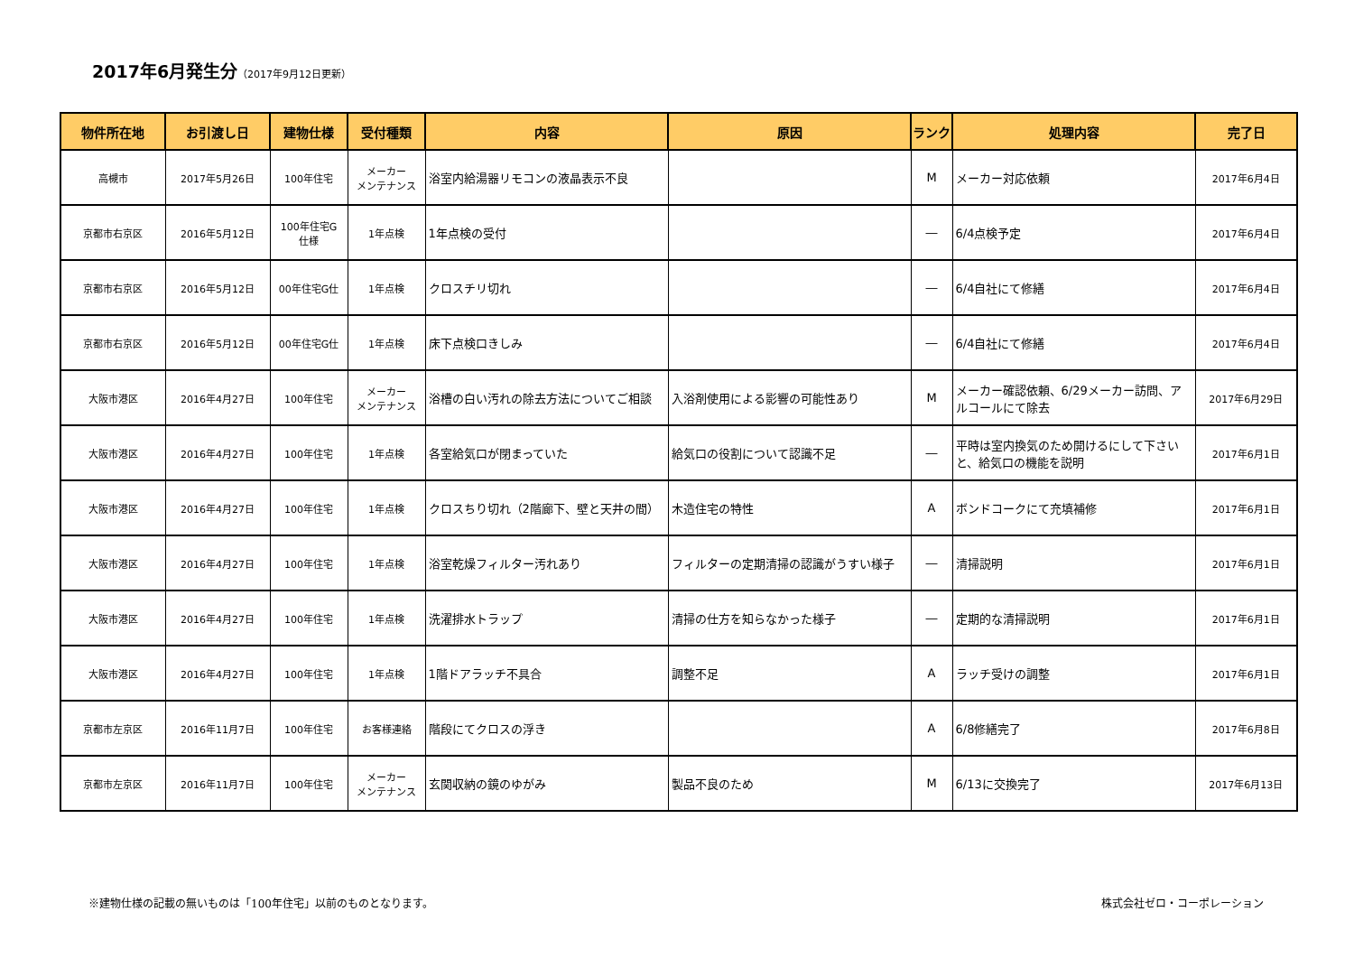2017年6月発生分（2017年9月12日更新）
| 物件所在地 | お引渡し日 | 建物仕様 | 受付種類 | 内容 | 原因 | ランク | 処理内容 | 完了日 |
| --- | --- | --- | --- | --- | --- | --- | --- | --- |
| 高槻市 | 2017年5月26日 | 100年住宅 | メーカー メンテナンス | 浴室内給湯器リモコンの液晶表示不良 | | M | メーカー対応依頼 | 2017年6月4日 |
| 京都市右京区 | 2016年5月12日 | 100年住宅G 仕様 | 1年点検 | 1年点検の受付 | | ― | 6/4点検予定 | 2017年6月4日 |
| 京都市右京区 | 2016年5月12日 | 00年住宅G仕 | 1年点検 | クロスチリ切れ | | ― | 6/4自社にて修繕 | 2017年6月4日 |
| 京都市右京区 | 2016年5月12日 | 00年住宅G仕 | 1年点検 | 床下点検口きしみ | | ― | 6/4自社にて修繕 | 2017年6月4日 |
| 大阪市港区 | 2016年4月27日 | 100年住宅 | メーカー メンテナンス | 浴槽の白い汚れの除去方法についてご相談 | 入浴剤使用による影響の可能性あり | M | メーカー確認依頼、6/29メーカー訪問、アルコールにて除去 | 2017年6月29日 |
| 大阪市港区 | 2016年4月27日 | 100年住宅 | 1年点検 | 各室給気口が閉まっていた | 給気口の役割について認識不足 | ― | 平時は室内換気のため開けるにして下さいと、給気口の機能を説明 | 2017年6月1日 |
| 大阪市港区 | 2016年4月27日 | 100年住宅 | 1年点検 | クロスちり切れ（2階廊下、壁と天井の間） | 木造住宅の特性 | A | ボンドコークにて充填補修 | 2017年6月1日 |
| 大阪市港区 | 2016年4月27日 | 100年住宅 | 1年点検 | 浴室乾燥フィルター汚れあり | フィルターの定期清掃の認識がうすい様子 | ― | 清掃説明 | 2017年6月1日 |
| 大阪市港区 | 2016年4月27日 | 100年住宅 | 1年点検 | 洗濯排水トラップ | 清掃の仕方を知らなかった様子 | ― | 定期的な清掃説明 | 2017年6月1日 |
| 大阪市港区 | 2016年4月27日 | 100年住宅 | 1年点検 | 1階ドアラッチ不具合 | 調整不足 | A | ラッチ受けの調整 | 2017年6月1日 |
| 京都市左京区 | 2016年11月7日 | 100年住宅 | お客様連絡 | 階段にてクロスの浮き | | A | 6/8修繕完了 | 2017年6月8日 |
| 京都市左京区 | 2016年11月7日 | 100年住宅 | メーカー メンテナンス | 玄関収納の鏡のゆがみ | 製品不良のため | M | 6/13に交換完了 | 2017年6月13日 |
※建物仕様の記載の無いものは「100年住宅」以前のものとなります。 株式会社ゼロ・コーポレーション